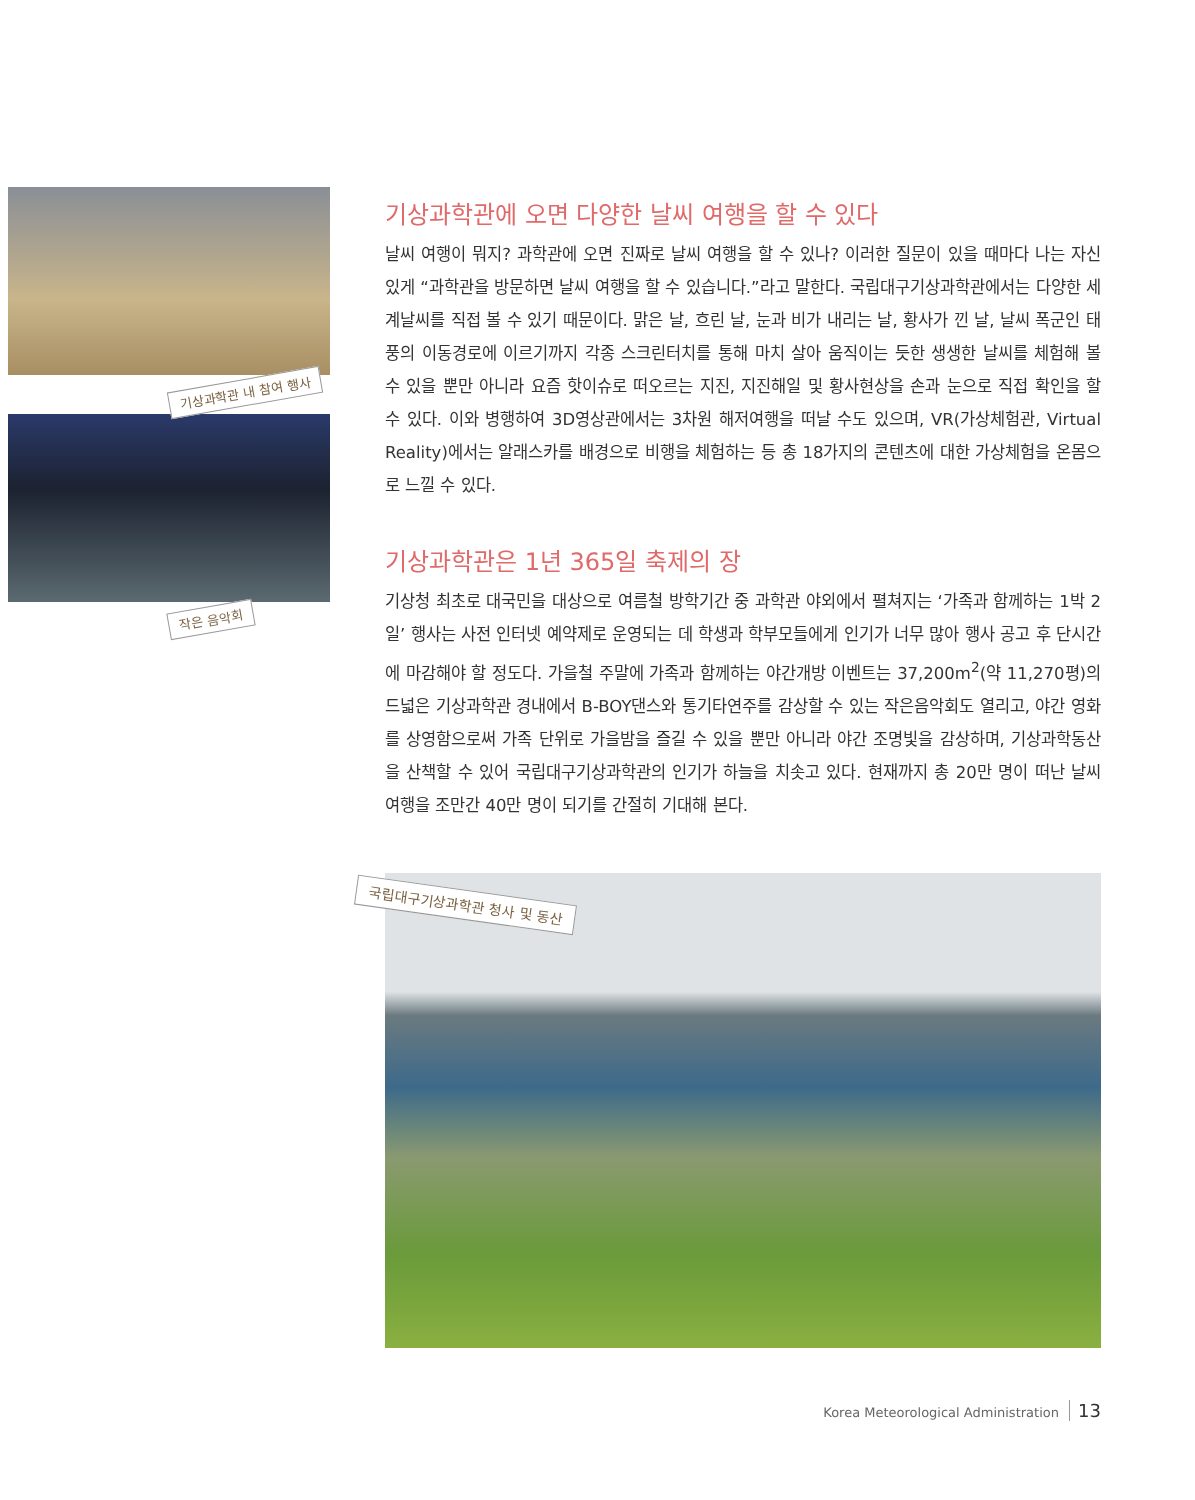기상과학관 내 참여 행사
작은 음악회
기상과학관에 오면 다양한 날씨 여행을 할 수 있다
날씨 여행이 뭐지? 과학관에 오면 진짜로 날씨 여행을 할 수 있나? 이러한 질문이 있을 때마다 나는 자신 있게 “과학관을 방문하면 날씨 여행을 할 수 있습니다.”라고 말한다. 국립대구기상과학관에서는 다양한 세계날씨를 직접 볼 수 있기 때문이다. 맑은 날, 흐린 날, 눈과 비가 내리는 날, 황사가 낀 날, 날씨 폭군인 태풍의 이동경로에 이르기까지 각종 스크린터치를 통해 마치 살아 움직이는 듯한 생생한 날씨를 체험해 볼 수 있을 뿐만 아니라 요즘 핫이슈로 떠오르는 지진, 지진해일 및 황사현상을 손과 눈으로 직접 확인을 할 수 있다. 이와 병행하여 3D영상관에서는 3차원 해저여행을 떠날 수도 있으며, VR(가상체험관, Virtual Reality)에서는 알래스카를 배경으로 비행을 체험하는 등 총 18가지의 콘텐츠에 대한 가상체험을 온몸으로 느낄 수 있다.
기상과학관은 1년 365일 축제의 장
기상청 최초로 대국민을 대상으로 여름철 방학기간 중 과학관 야외에서 펼쳐지는 ‘가족과 함께하는 1박 2일’ 행사는 사전 인터넷 예약제로 운영되는 데 학생과 학부모들에게 인기가 너무 많아 행사 공고 후 단시간에 마감해야 할 정도다. 가을철 주말에 가족과 함께하는 야간개방 이벤트는 37,200m<sup>2</sup>(약 11,270평)의 드넓은 기상과학관 경내에서 B-BOY댄스와 통기타연주를 감상할 수 있는 작은음악회도 열리고, 야간 영화를 상영함으로써 가족 단위로 가을밤을 즐길 수 있을 뿐만 아니라 야간 조명빛을 감상하며, 기상과학동산을 산책할 수 있어 국립대구기상과학관의 인기가 하늘을 치솟고 있다. 현재까지 총 20만 명이 떠난 날씨 여행을 조만간 40만 명이 되기를 간절히 기대해 본다.
국립대구기상과학관 청사 및 동산
Korea Meteorological Administration 13